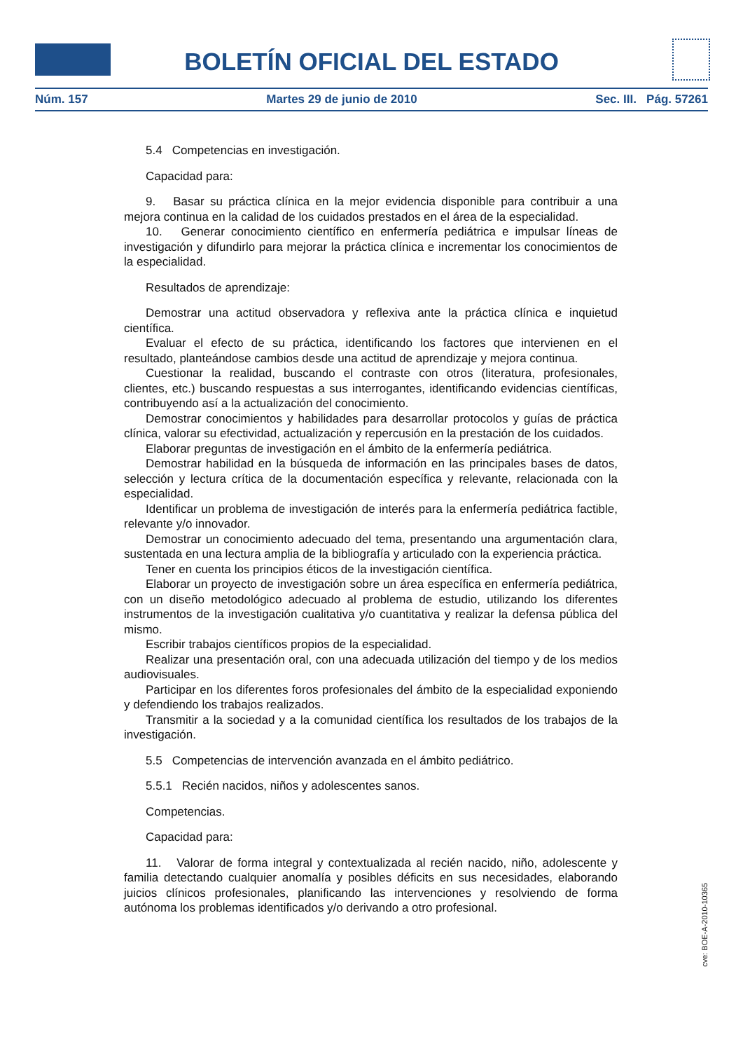BOLETÍN OFICIAL DEL ESTADO
Núm. 157 Martes 29 de junio de 2010 Sec. III. Pág. 57261
5.4 Competencias en investigación.
Capacidad para:
9. Basar su práctica clínica en la mejor evidencia disponible para contribuir a una mejora continua en la calidad de los cuidados prestados en el área de la especialidad.
10. Generar conocimiento científico en enfermería pediátrica e impulsar líneas de investigación y difundirlo para mejorar la práctica clínica e incrementar los conocimientos de la especialidad.
Resultados de aprendizaje:
Demostrar una actitud observadora y reflexiva ante la práctica clínica e inquietud científica.
Evaluar el efecto de su práctica, identificando los factores que intervienen en el resultado, planteándose cambios desde una actitud de aprendizaje y mejora continua.
Cuestionar la realidad, buscando el contraste con otros (literatura, profesionales, clientes, etc.) buscando respuestas a sus interrogantes, identificando evidencias científicas, contribuyendo así a la actualización del conocimiento.
Demostrar conocimientos y habilidades para desarrollar protocolos y guías de práctica clínica, valorar su efectividad, actualización y repercusión en la prestación de los cuidados.
Elaborar preguntas de investigación en el ámbito de la enfermería pediátrica.
Demostrar habilidad en la búsqueda de información en las principales bases de datos, selección y lectura crítica de la documentación específica y relevante, relacionada con la especialidad.
Identificar un problema de investigación de interés para la enfermería pediátrica factible, relevante y/o innovador.
Demostrar un conocimiento adecuado del tema, presentando una argumentación clara, sustentada en una lectura amplia de la bibliografía y articulado con la experiencia práctica.
Tener en cuenta los principios éticos de la investigación científica.
Elaborar un proyecto de investigación sobre un área específica en enfermería pediátrica, con un diseño metodológico adecuado al problema de estudio, utilizando los diferentes instrumentos de la investigación cualitativa y/o cuantitativa y realizar la defensa pública del mismo.
Escribir trabajos científicos propios de la especialidad.
Realizar una presentación oral, con una adecuada utilización del tiempo y de los medios audiovisuales.
Participar en los diferentes foros profesionales del ámbito de la especialidad exponiendo y defendiendo los trabajos realizados.
Transmitir a la sociedad y a la comunidad científica los resultados de los trabajos de la investigación.
5.5 Competencias de intervención avanzada en el ámbito pediátrico.
5.5.1 Recién nacidos, niños y adolescentes sanos.
Competencias.
Capacidad para:
11. Valorar de forma integral y contextualizada al recién nacido, niño, adolescente y familia detectando cualquier anomalía y posibles déficits en sus necesidades, elaborando juicios clínicos profesionales, planificando las intervenciones y resolviendo de forma autónoma los problemas identificados y/o derivando a otro profesional.
cve: BOE-A-2010-10365